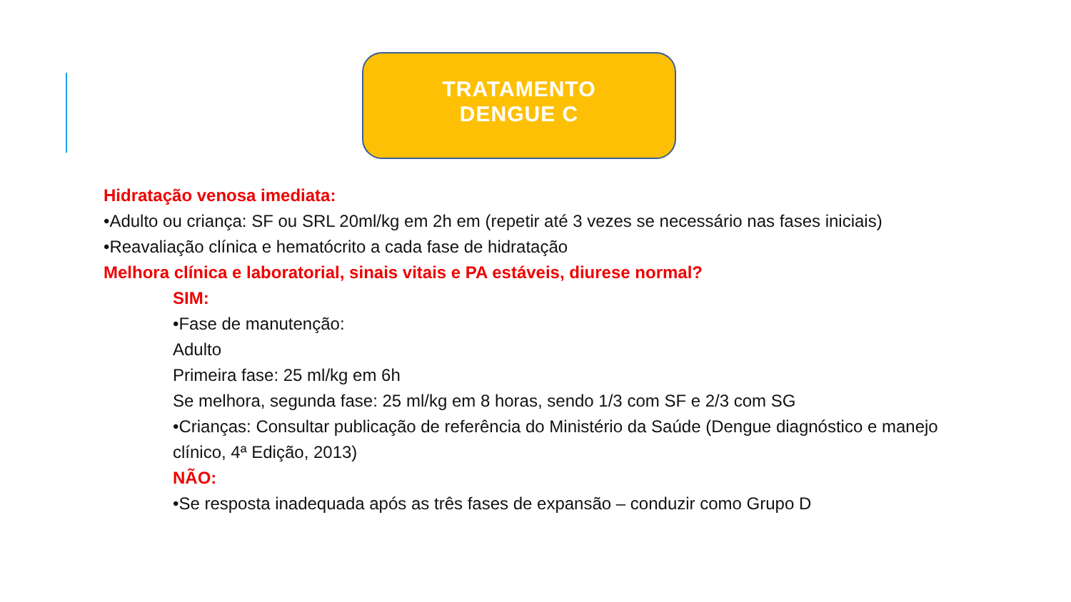TRATAMENTO
DENGUE C
Hidratação venosa imediata:
•Adulto ou criança: SF ou SRL 20ml/kg em 2h em (repetir até 3 vezes se necessário nas fases iniciais)
•Reavaliação clínica e hematócrito a cada fase de hidratação
Melhora clínica e laboratorial, sinais vitais e PA estáveis, diurese normal?
SIM:
•Fase de manutenção:
Adulto
Primeira fase: 25 ml/kg em 6h
Se melhora, segunda fase: 25 ml/kg em 8 horas, sendo 1/3 com SF e 2/3 com SG
•Crianças: Consultar publicação de referência do Ministério da Saúde (Dengue diagnóstico e manejo clínico, 4ª Edição, 2013)
NÃO:
•Se resposta inadequada após as três fases de expansão – conduzir como Grupo D